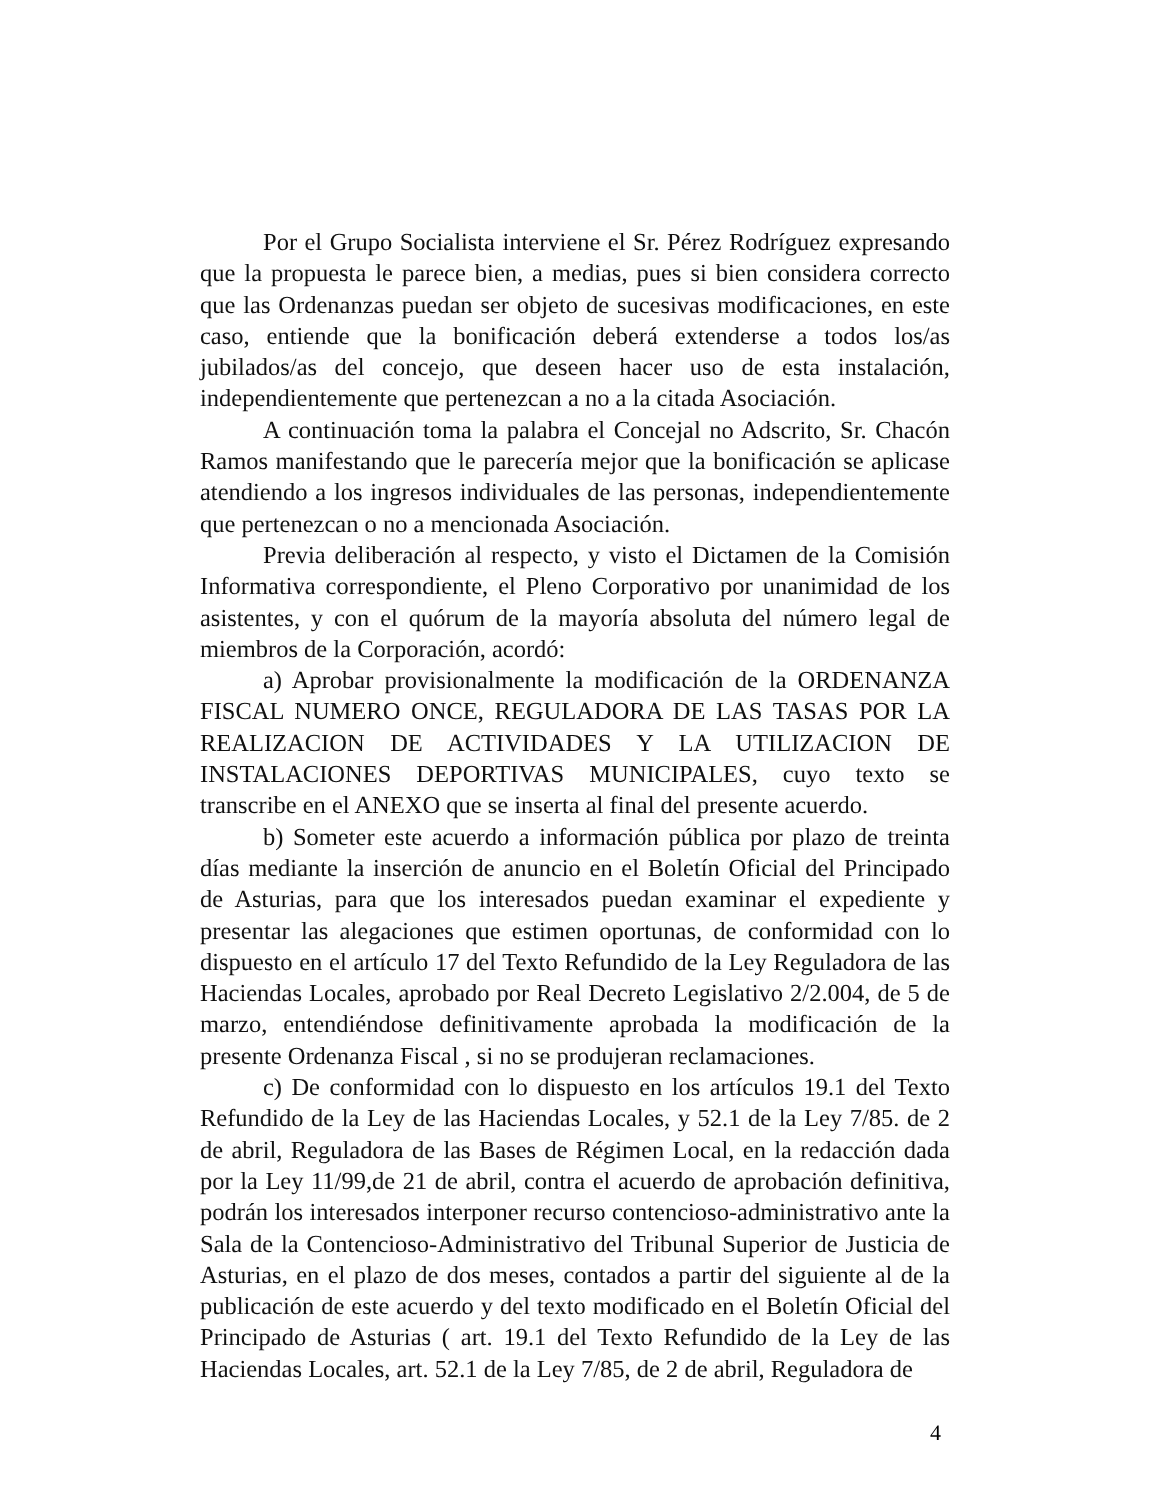Por el Grupo Socialista interviene el Sr. Pérez Rodríguez expresando que la propuesta le parece bien, a medias, pues si bien considera correcto que las Ordenanzas puedan ser objeto de sucesivas modificaciones, en este caso, entiende que la bonificación deberá extenderse a todos los/as jubilados/as del concejo, que deseen hacer uso de esta instalación, independientemente que pertenezcan a no a la citada Asociación.
A continuación toma la palabra el Concejal no Adscrito, Sr. Chacón Ramos manifestando que le parecería mejor que la bonificación se aplicase atendiendo a los ingresos individuales de las personas, independientemente que pertenezcan o no a mencionada Asociación.
Previa deliberación al respecto, y visto el Dictamen de la Comisión Informativa correspondiente, el Pleno Corporativo por unanimidad de los asistentes, y con el quórum de la mayoría absoluta del número legal de miembros de la Corporación, acordó:
a) Aprobar provisionalmente la modificación de la ORDENANZA FISCAL NUMERO ONCE, REGULADORA DE LAS TASAS POR LA REALIZACION DE ACTIVIDADES Y LA UTILIZACION DE INSTALACIONES DEPORTIVAS MUNICIPALES, cuyo texto se transcribe en el ANEXO que se inserta al final del presente acuerdo.
b) Someter este acuerdo a información pública por plazo de treinta días mediante la inserción de anuncio en el Boletín Oficial del Principado de Asturias, para que los interesados puedan examinar el expediente y presentar las alegaciones que estimen oportunas, de conformidad con lo dispuesto en el artículo 17 del Texto Refundido de la Ley Reguladora de las Haciendas Locales, aprobado por Real Decreto Legislativo 2/2.004, de 5 de marzo, entendiéndose definitivamente aprobada la modificación de la presente Ordenanza Fiscal , si no se produjeran reclamaciones.
c) De conformidad con lo dispuesto en los artículos 19.1 del Texto Refundido de la Ley de las Haciendas Locales, y 52.1 de la Ley 7/85. de 2 de abril, Reguladora de las Bases de Régimen Local, en la redacción dada por la Ley 11/99,de 21 de abril, contra el acuerdo de aprobación definitiva, podrán los interesados interponer recurso contencioso-administrativo ante la Sala de la Contencioso-Administrativo del Tribunal Superior de Justicia de Asturias, en el plazo de dos meses, contados a partir del siguiente al de la publicación de este acuerdo y del texto modificado en el Boletín Oficial del Principado de Asturias ( art. 19.1 del Texto Refundido de la Ley de las Haciendas Locales, art. 52.1 de la Ley 7/85, de 2 de abril, Reguladora de
4